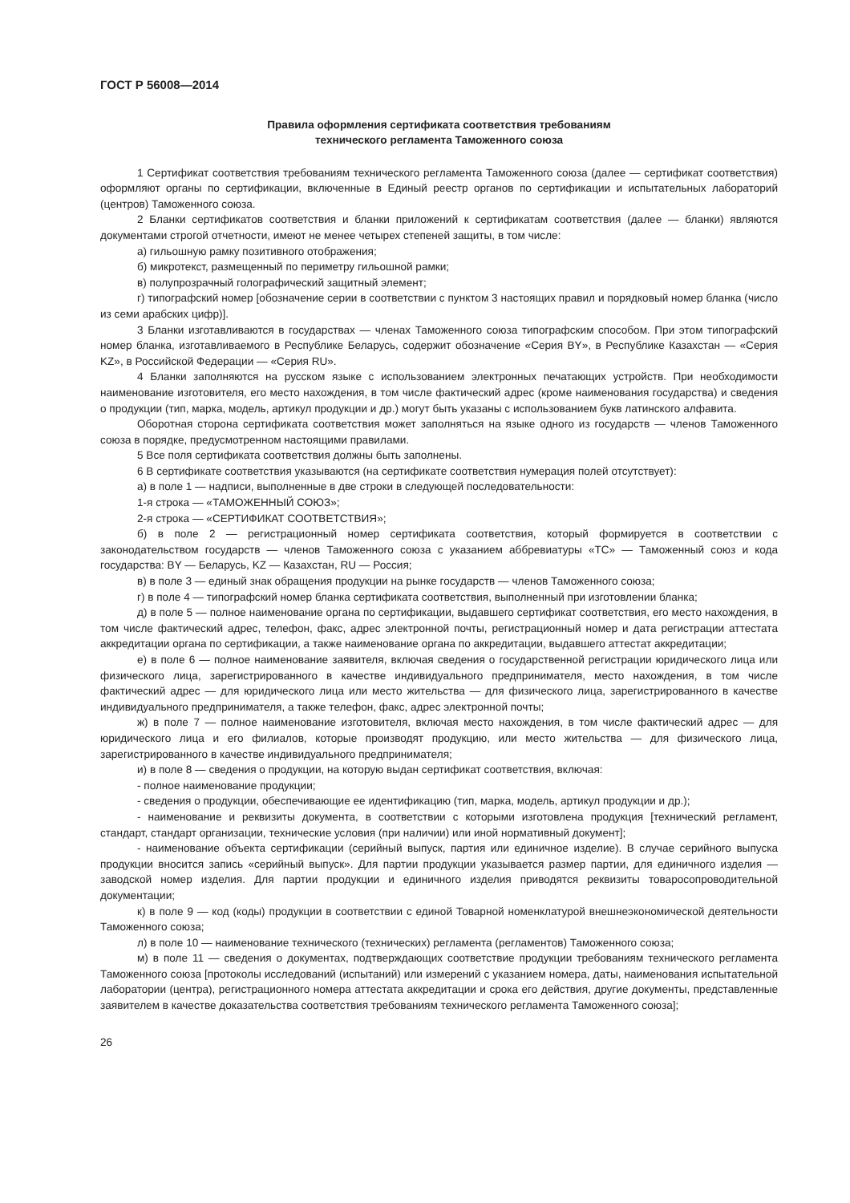ГОСТ Р 56008—2014
Правила оформления сертификата соответствия требованиям
технического регламента Таможенного союза
1 Сертификат соответствия требованиям технического регламента Таможенного союза (далее — сертификат соответствия) оформляют органы по сертификации, включенные в Единый реестр органов по сертификации и испытательных лабораторий (центров) Таможенного союза.
2 Бланки сертификатов соответствия и бланки приложений к сертификатам соответствия (далее — бланки) являются документами строгой отчетности, имеют не менее четырех степеней защиты, в том числе:
а) гильошную рамку позитивного отображения;
б) микротекст, размещенный по периметру гильошной рамки;
в) полупрозрачный голографический защитный элемент;
г) типографский номер [обозначение серии в соответствии с пунктом 3 настоящих правил и порядковый номер бланка (число из семи арабских цифр)].
3 Бланки изготавливаются в государствах — членах Таможенного союза типографским способом. При этом типографский номер бланка, изготавливаемого в Республике Беларусь, содержит обозначение «Серия BY», в Республике Казахстан — «Серия KZ», в Российской Федерации — «Серия RU».
4 Бланки заполняются на русском языке с использованием электронных печатающих устройств. При необходимости наименование изготовителя, его место нахождения, в том числе фактический адрес (кроме наименования государства) и сведения о продукции (тип, марка, модель, артикул продукции и др.) могут быть указаны с использованием букв латинского алфавита.
Оборотная сторона сертификата соответствия может заполняться на языке одного из государств — членов Таможенного союза в порядке, предусмотренном настоящими правилами.
5 Все поля сертификата соответствия должны быть заполнены.
6 В сертификате соответствия указываются (на сертификате соответствия нумерация полей отсутствует):
а) в поле 1 — надписи, выполненные в две строки в следующей последовательности:
1-я строка — «ТАМОЖЕННЫЙ СОЮЗ»;
2-я строка — «СЕРТИФИКАТ СООТВЕТСТВИЯ»;
б) в поле 2 — регистрационный номер сертификата соответствия, который формируется в соответствии с законодательством государств — членов Таможенного союза с указанием аббревиатуры «ТС» — Таможенный союз и кода государства: BY — Беларусь, KZ — Казахстан, RU — Россия;
в) в поле 3 — единый знак обращения продукции на рынке государств — членов Таможенного союза;
г) в поле 4 — типографский номер бланка сертификата соответствия, выполненный при изготовлении бланка;
д) в поле 5 — полное наименование органа по сертификации, выдавшего сертификат соответствия, его место нахождения, в том числе фактический адрес, телефон, факс, адрес электронной почты, регистрационный номер и дата регистрации аттестата аккредитации органа по сертификации, а также наименование органа по аккредитации, выдавшего аттестат аккредитации;
е) в поле 6 — полное наименование заявителя, включая сведения о государственной регистрации юридического лица или физического лица, зарегистрированного в качестве индивидуального предпринимателя, место нахождения, в том числе фактический адрес — для юридического лица или место жительства — для физического лица, зарегистрированного в качестве индивидуального предпринимателя, а также телефон, факс, адрес электронной почты;
ж) в поле 7 — полное наименование изготовителя, включая место нахождения, в том числе фактический адрес — для юридического лица и его филиалов, которые производят продукцию, или место жительства — для физического лица, зарегистрированного в качестве индивидуального предпринимателя;
и) в поле 8 — сведения о продукции, на которую выдан сертификат соответствия, включая:
- полное наименование продукции;
- сведения о продукции, обеспечивающие ее идентификацию (тип, марка, модель, артикул продукции и др.);
- наименование и реквизиты документа, в соответствии с которыми изготовлена продукция [технический регламент, стандарт, стандарт организации, технические условия (при наличии) или иной нормативный документ];
- наименование объекта сертификации (серийный выпуск, партия или единичное изделие). В случае серийного выпуска продукции вносится запись «серийный выпуск». Для партии продукции указывается размер партии, для единичного изделия — заводской номер изделия. Для партии продукции и единичного изделия приводятся реквизиты товаросопроводительной документации;
к) в поле 9 — код (коды) продукции в соответствии с единой Товарной номенклатурой внешнеэкономической деятельности Таможенного союза;
л) в поле 10 — наименование технического (технических) регламента (регламентов) Таможенного союза;
м) в поле 11 — сведения о документах, подтверждающих соответствие продукции требованиям технического регламента Таможенного союза [протоколы исследований (испытаний) или измерений с указанием номера, даты, наименования испытательной лаборатории (центра), регистрационного номера аттестата аккредитации и срока его действия, другие документы, представленные заявителем в качестве доказательства соответствия требованиям технического регламента Таможенного союза];
26